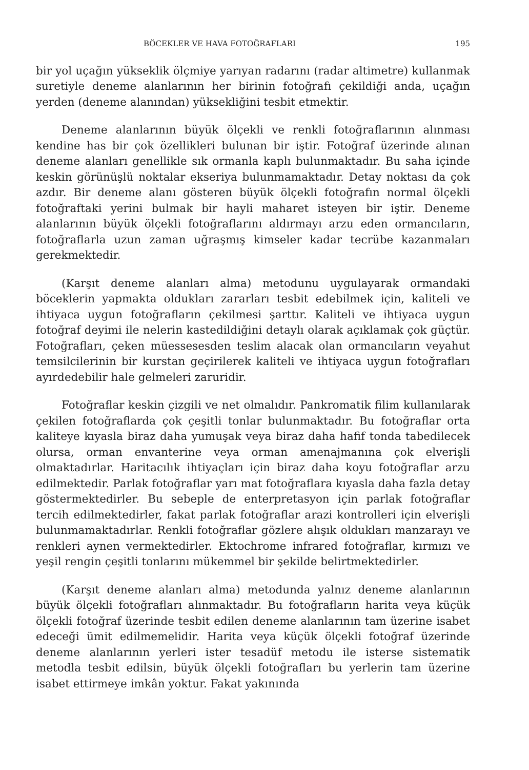BÖCEKLER VE HAVA FOTOĞRAFLARI 195
bir yol uçağın yükseklik ölçmiye yarıyan radarını (radar altimetre) kullanmak suretiyle deneme alanlarının her birinin fotoğrafı çekildiği anda, uçağın yerden (deneme alanından) yüksekliğini tesbit etmektir.
Deneme alanlarının büyük ölçekli ve renkli fotoğraflarının alınması kendine has bir çok özellikleri bulunan bir iştir. Fotoğraf üzerinde alınan deneme alanları genellikle sık ormanla kaplı bulunmaktadır. Bu saha içinde keskin görünüşlü noktalar ekseriya bulunmamaktadır. Detay noktası da çok azdır. Bir deneme alanı gösteren büyük ölçekli fotoğrafın normal ölçekli fotoğraftaki yerini bulmak bir hayli maharet isteyen bir iştir. Deneme alanlarının büyük ölçekli fotoğraflarını aldırmayı arzu eden ormancıların, fotoğraflarla uzun zaman uğraşmış kimseler kadar tecrübe kazanmaları gerekmektedir.
(Karşıt deneme alanları alma) metodunu uygulayarak ormandaki böceklerin yapmakta oldukları zararları tesbit edebilmek için, kaliteli ve ihtiyaca uygun fotoğrafların çekilmesi şarttır. Kaliteli ve ihtiyaca uygun fotoğraf deyimi ile nelerin kastedildiğini detaylı olarak açıklamak çok güçtür. Fotoğrafları, çeken müessesesden teslim alacak olan ormancıların veyahut temsilcilerinin bir kurstan geçirilerek kaliteli ve ihtiyaca uygun fotoğrafları ayırdedebilir hale gelmeleri zaruridir.
Fotoğraflar keskin çizgili ve net olmalıdır. Pankromatik filim kullanılarak çekilen fotoğraflarda çok çeşitli tonlar bulunmaktadır. Bu fotoğraflar orta kaliteye kıyasla biraz daha yumuşak veya biraz daha hafif tonda tabedilecek olursa, orman envanterine veya orman amenajmanına çok elverişli olmaktadırlar. Haritacılık ihtiyaçları için biraz daha koyu fotoğraflar arzu edilmektedir. Parlak fotoğraflar yarı mat fotoğraflara kıyasla daha fazla detay göstermektedirler. Bu sebeple de enterpretasyon için parlak fotoğraflar tercih edilmektedirler, fakat parlak fotoğraflar arazi kontrolleri için elverişli bulunmamaktadırlar. Renkli fotoğraflar gözlere alışık oldukları manzarayı ve renkleri aynen vermektedirler. Ektochrome infrared fotoğraflar, kırmızı ve yeşil rengin çeşitli tonlarını mükemmel bir şekilde belirtmektedirler.
(Karşıt deneme alanları alma) metodunda yalnız deneme alanlarının büyük ölçekli fotoğrafları alınmaktadır. Bu fotoğrafların harita veya küçük ölçekli fotoğraf üzerinde tesbit edilen deneme alanlarının tam üzerine isabet edeceği ümit edilmemelidir. Harita veya küçük ölçekli fotoğraf üzerinde deneme alanlarının yerleri ister tesadüf metodu ile isterse sistematik metodla tesbit edilsin, büyük ölçekli fotoğrafları bu yerlerin tam üzerine isabet ettirmeye imkân yoktur. Fakat yakınında